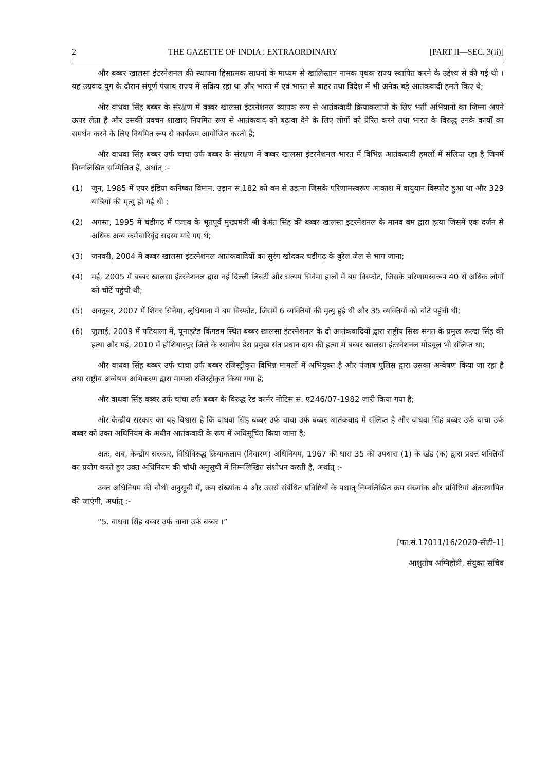2 THE GAZETTE OF INDIA : EXTRAORDINARY [PART II—SEC. 3(ii)]
और बब्बर खालसा इंटरनेशनल की स्थापना हिंसात्मक साधनों के माध्यम से खालिस्तान नामक पृथक राज्य स्थापित करने के उद्देश्य से की गई थी । यह उग्रवाद युग के दौरान संपूर्ण पंजाब राज्य में सक्रिय रहा था और भारत में एवं भारत से बाहर तथा विदेश में भी अनेक बड़े आतंकवादी हमले किए थे;
और वाधवा सिंह बब्बर के संरक्षण में बब्बर खालसा इंटरनेशनल व्यापक रूप से आतंकवादी क्रियाकलापों के लिए भर्ती अभियानों का जिम्मा अपने ऊपर लेता है और उसकी प्रवचन शाखाएं नियमित रूप से आतंकवाद को बढ़ावा देने के लिए लोगों को प्रेरित करने तथा भारत के विरुद्ध उनके कार्यों का समर्थन करने के लिए नियमित रूप से कार्यक्रम आयोजित करती हैं;
और वाधवा सिंह बब्बर उर्फ चाचा उर्फ बब्बर के संरक्षण में बब्बर खालसा इंटरनेशनल भारत में विभिन्न आतंकवादी हमलों में संलिप्त रहा है जिनमें निम्नलिखित सम्मिलित हैं, अर्थात् :-
(1) जून, 1985 में एयर इंडिया कनिष्का विमान, उड़ान सं.182 को बम से उड़ाना जिसके परिणामस्वरूप आकाश में वायुयान विस्फोट हुआ था और 329 यात्रियों की मृत्यु हो गई थी ;
(2) अगस्त, 1995 में चंडीगढ़ में पंजाब के भूतपूर्व मुख्यमंत्री श्री बेअंत सिंह की बब्बर खालसा इंटरनेशनल के मानव बम द्वारा हत्या जिसमें एक दर्जन से अधिक अन्य कर्मचारिवृंद सदस्य मारे गए थे;
(3) जनवरी, 2004 में बब्बर खालसा इंटरनेशनल आतंकवादियों का सुरंग खोदकर चंडीगढ़ के बुरेल जेल से भाग जाना;
(4) मई, 2005 में बब्बर खालसा इंटरनेशनल द्वारा नई दिल्ली लिबर्टी और सत्यम सिनेमा हालों में बम विस्फोट, जिसके परिणामस्वरूप 40 से अधिक लोगों को चोटें पहुंची थी;
(5) अक्तूबर, 2007 में शिंगर सिनेमा, लुधियाना में बम विस्फोट, जिसमें 6 व्यक्तियों की मृत्यु हुई थी और 35 व्यक्तियों को चोटें पहुंची थी;
(6) जुलाई, 2009 में पटियाला में, यूनाइटेड किंगडम स्थित बब्बर खालसा इंटरनेशनल के दो आतंकवादियों द्वारा राष्ट्रीय सिख संगत के प्रमुख रूल्दा सिंह की हत्या और मई, 2010 में होशियारपुर जिले के स्थानीय डेरा प्रमुख संत प्रधान दास की हत्या में बब्बर खालसा इंटरनेशनल मोडयूल भी संलिप्त था;
और वाधवा सिंह बब्बर उर्फ चाचा उर्फ बब्बर रजिस्ट्रीकृत विभिन्न मामलों में अभियुक्त है और पंजाब पुलिस द्वारा उसका अन्वेषण किया जा रहा है तथा राष्ट्रीय अन्वेषण अभिकरण द्वारा मामला रजिस्ट्रीकृत किया गया है;
और वाधवा सिंह बब्बर उर्फ चाचा उर्फ बब्बर के विरुद्ध रेड कार्नर नोटिस सं. ए246/07-1982 जारी किया गया है;
और केन्द्रीय सरकार का यह विश्वास है कि वाधवा सिंह बब्बर उर्फ चाचा उर्फ बब्बर आतंकवाद में संलिप्त है और वाधवा सिंह बब्बर उर्फ चाचा उर्फ बब्बर को उक्त अधिनियम के अधीन आतंकवादी के रूप में अधिसूचित किया जाना है;
अतः, अब, केन्द्रीय सरकार, विधिविरुद्ध क्रियाकलाप (निवारण) अधिनियम, 1967 की धारा 35 की उपधारा (1) के खंड (क) द्वारा प्रदत्त शक्तियों का प्रयोग करते हुए उक्त अधिनियम की चौथी अनुसूची में निम्नलिखित संशोधन करती है, अर्थात् :-
उक्त अधिनियम की चौथी अनुसूची में, क्रम संख्यांक 4 और उससे संबंधित प्रविष्टियों के पश्चात् निम्नलिखित क्रम संख्यांक और प्रविष्टियां अंतःस्थापित की जाएंगी, अर्थात् :-
“5. वाधवा सिंह बब्बर उर्फ चाचा उर्फ बब्बर ।”
[फा.सं.17011/16/2020-सीटी-1]
आशुतोष अग्निहोत्री, संयुक्त सचिव